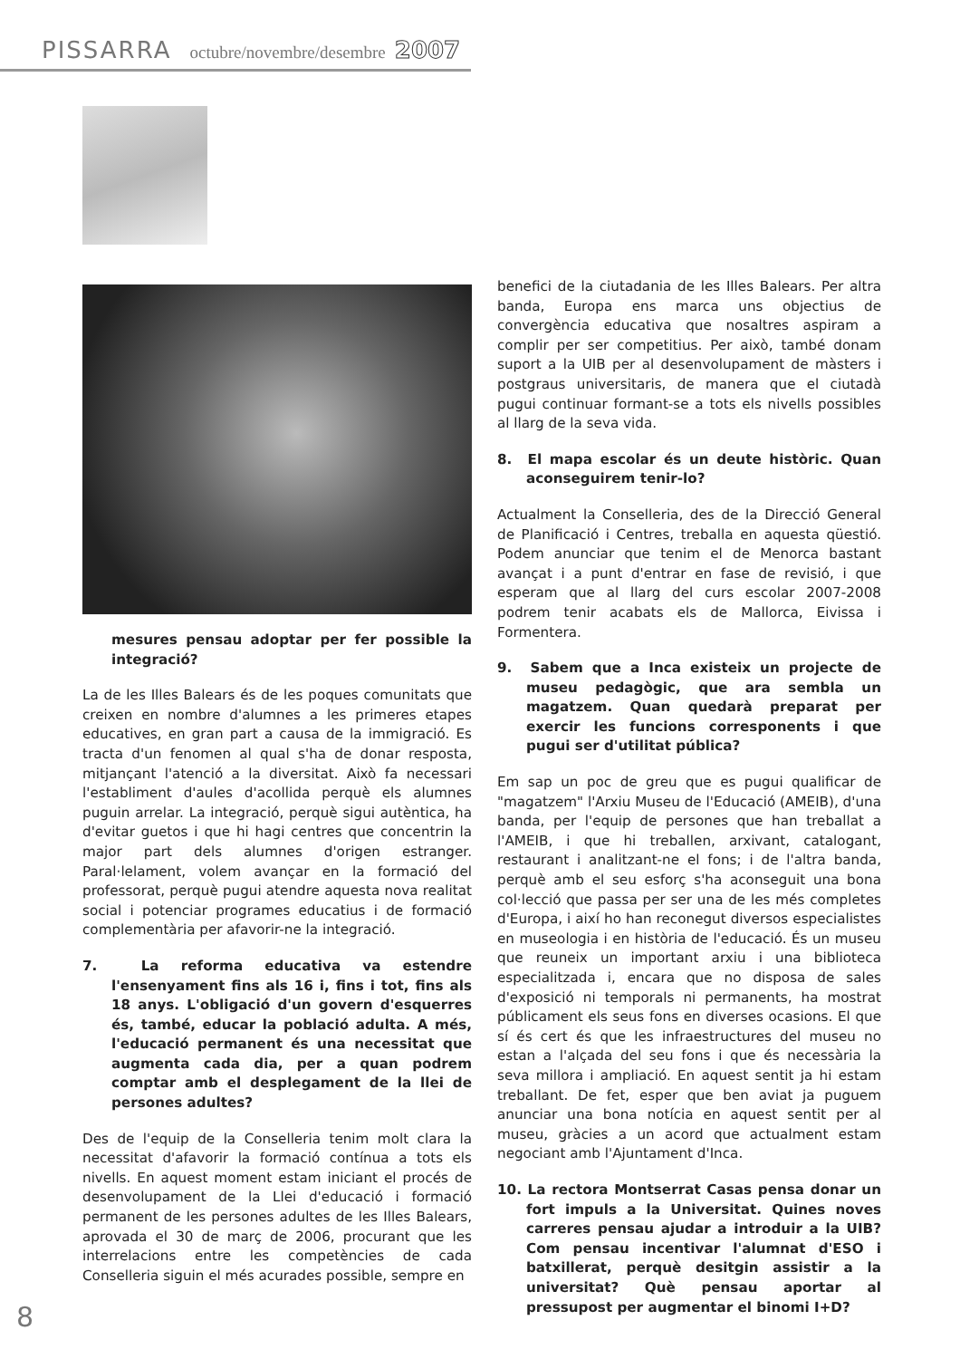PISSARRA octubre/novembre/desembre 2007
mesures pensau adoptar per fer possible la integració?
La de les Illes Balears és de les poques comunitats que creixen en nombre d'alumnes a les primeres etapes educatives, en gran part a causa de la immigració. Es tracta d'un fenomen al qual s'ha de donar resposta, mitjançant l'atenció a la diversitat. Això fa necessari l'establiment d'aules d'acollida perquè els alumnes puguin arrelar. La integració, perquè sigui autèntica, ha d'evitar guetos i que hi hagi centres que concentrin la major part dels alumnes d'origen estranger. Paral·lelament, volem avançar en la formació del professorat, perquè pugui atendre aquesta nova realitat social i potenciar programes educatius i de formació complementària per afavorir-ne la integració.
7. La reforma educativa va estendre l'ensenyament fins als 16 i, fins i tot, fins als 18 anys. L'obligació d'un govern d'esquerres és, també, educar la població adulta. A més, l'educació permanent és una necessitat que augmenta cada dia, per a quan podrem comptar amb el desplegament de la llei de persones adultes?
Des de l'equip de la Conselleria tenim molt clara la necessitat d'afavorir la formació contínua a tots els nivells. En aquest moment estam iniciant el procés de desenvolupament de la Llei d'educació i formació permanent de les persones adultes de les Illes Balears, aprovada el 30 de març de 2006, procurant que les interrelacions entre les competències de cada Conselleria siguin el més acurades possible, sempre en
benefici de la ciutadania de les Illes Balears. Per altra banda, Europa ens marca uns objectius de convergència educativa que nosaltres aspiram a complir per ser competitius. Per això, també donam suport a la UIB per al desenvolupament de màsters i postgraus universitaris, de manera que el ciutadà pugui continuar formant-se a tots els nivells possibles al llarg de la seva vida.
8. El mapa escolar és un deute històric. Quan aconseguirem tenir-lo?
Actualment la Conselleria, des de la Direcció General de Planificació i Centres, treballa en aquesta qüestió. Podem anunciar que tenim el de Menorca bastant avançat i a punt d'entrar en fase de revisió, i que esperam que al llarg del curs escolar 2007-2008 podrem tenir acabats els de Mallorca, Eivissa i Formentera.
9. Sabem que a Inca existeix un projecte de museu pedagògic, que ara sembla un magatzem. Quan quedarà preparat per exercir les funcions corresponents i que pugui ser d'utilitat pública?
Em sap un poc de greu que es pugui qualificar de "magatzem" l'Arxiu Museu de l'Educació (AMEIB), d'una banda, per l'equip de persones que han treballat a l'AMEIB, i que hi treballen, arxivant, catalogant, restaurant i analitzant-ne el fons; i de l'altra banda, perquè amb el seu esforç s'ha aconseguit una bona col·lecció que passa per ser una de les més completes d'Europa, i així ho han reconegut diversos especialistes en museologia i en història de l'educació. És un museu que reuneix un important arxiu i una biblioteca especialitzada i, encara que no disposa de sales d'exposició ni temporals ni permanents, ha mostrat públicament els seus fons en diverses ocasions. El que sí és cert és que les infraestructures del museu no estan a l'alçada del seu fons i que és necessària la seva millora i ampliació. En aquest sentit ja hi estam treballant. De fet, esper que ben aviat ja puguem anunciar una bona notícia en aquest sentit per al museu, gràcies a un acord que actualment estam negociant amb l'Ajuntament d'Inca.
10. La rectora Montserrat Casas pensa donar un fort impuls a la Universitat. Quines noves carreres pensau ajudar a introduir a la UIB? Com pensau incentivar l'alumnat d'ESO i batxillerat, perquè desitgin assistir a la universitat? Què pensau aportar al pressupost per augmentar el binomi I+D?
8